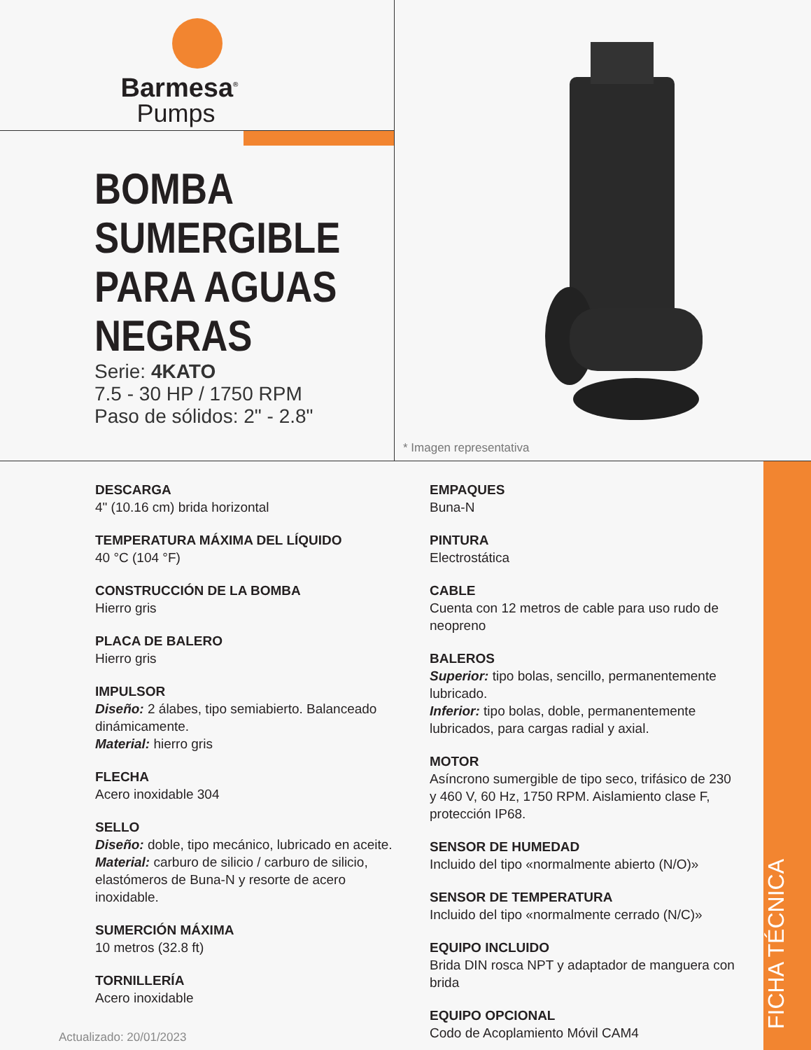Barmesa<sup>®</sup>
Pumps
BOMBA
SUMERGIBLE
PARA AGUAS
NEGRAS
Serie: 4KATO
7.5 - 30 HP / 1750 RPM
Paso de sólidos: 2" - 2.8"
* Imagen representativa
DESCARGA
4" (10.16 cm) brida horizontal
TEMPERATURA MÁXIMA DEL LÍQUIDO
40 °C (104 °F)
CONSTRUCCIÓN DE LA BOMBA
Hierro gris
PLACA DE BALERO
Hierro gris
IMPULSOR
Diseño: 2 álabes, tipo semiabierto. Balanceado dinámicamente.
Material: hierro gris
FLECHA
Acero inoxidable 304
SELLO
Diseño: doble, tipo mecánico, lubricado en aceite.
Material: carburo de silicio / carburo de silicio, elastómeros de Buna-N y resorte de acero inoxidable.
SUMERCIÓN MÁXIMA
10 metros (32.8 ft)
TORNILLERÍA
Acero inoxidable
EMPAQUES
Buna-N
PINTURA
Electrostática
CABLE
Cuenta con 12 metros de cable para uso rudo de neopreno
BALEROS
Superior: tipo bolas, sencillo, permanentemente lubricado.
Inferior: tipo bolas, doble, permanentemente lubricados, para cargas radial y axial.
MOTOR
Asíncrono sumergible de tipo seco, trifásico de 230 y 460 V, 60 Hz, 1750 RPM. Aislamiento clase F, protección IP68.
SENSOR DE HUMEDAD
Incluido del tipo «normalmente abierto (N/O)»
SENSOR DE TEMPERATURA
Incluido del tipo «normalmente cerrado (N/C)»
EQUIPO INCLUIDO
Brida DIN rosca NPT y adaptador de manguera con brida
EQUIPO OPCIONAL
Codo de Acoplamiento Móvil CAM4
FICHA TÉCNICA
Actualizado: 20/01/2023